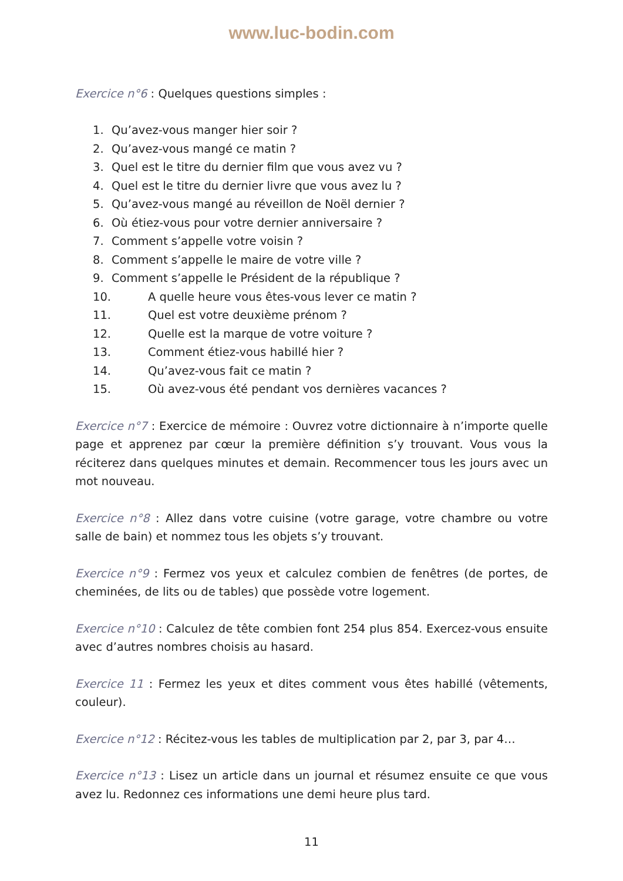www.luc-bodin.com
Exercice n°6 : Quelques questions simples :
1. Qu’avez-vous manger hier soir ?
2. Qu’avez-vous mangé ce matin ?
3. Quel est le titre du dernier film que vous avez vu ?
4. Quel est le titre du dernier livre que vous avez lu ?
5. Qu’avez-vous mangé au réveillon de Noël dernier ?
6. Où étiez-vous pour votre dernier anniversaire ?
7. Comment s’appelle votre voisin ?
8. Comment s’appelle le maire de votre ville ?
9. Comment s’appelle le Président de la république ?
10. A quelle heure vous êtes-vous lever ce matin ?
11. Quel est votre deuxième prénom ?
12. Quelle est la marque de votre voiture ?
13. Comment étiez-vous habillé hier ?
14. Qu’avez-vous fait ce matin ?
15. Où avez-vous été pendant vos dernières vacances ?
Exercice n°7 : Exercice de mémoire : Ouvrez votre dictionnaire à n’importe quelle page et apprenez par cœur la première définition s’y trouvant. Vous vous la réciterez dans quelques minutes et demain. Recommencer tous les jours avec un mot nouveau.
Exercice n°8 : Allez dans votre cuisine (votre garage, votre chambre ou votre salle de bain) et nommez tous les objets s’y trouvant.
Exercice n°9 : Fermez vos yeux et calculez combien de fenêtres (de portes, de cheminées, de lits ou de tables) que possède votre logement.
Exercice n°10 : Calculez de tête combien font 254 plus 854. Exercez-vous ensuite avec d’autres nombres choisis au hasard.
Exercice 11 : Fermez les yeux et dites comment vous êtes habillé (vêtements, couleur).
Exercice n°12 : Récitez-vous les tables de multiplication par 2, par 3, par 4…
Exercice n°13 : Lisez un article dans un journal et résumez ensuite ce que vous avez lu. Redonnez ces informations une demi heure plus tard.
11